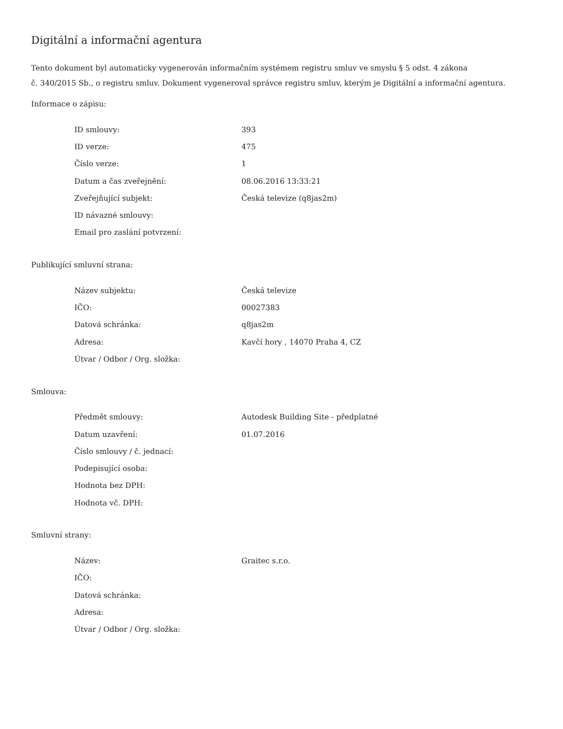Digitální a informační agentura
Tento dokument byl automaticky vygenerován informačním systémem registru smluv ve smyslu § 5 odst. 4 zákona
č. 340/2015 Sb., o registru smluv. Dokument vygeneroval správce registru smluv, kterým je Digitální a informační agentura.
Informace o zápisu:
| ID smlouvy: | 393 |
| ID verze: | 475 |
| Číslo verze: | 1 |
| Datum a čas zveřejnění: | 08.06.2016 13:33:21 |
| Zveřejňující subjekt: | Česká televize (q8jas2m) |
| ID návazné smlouvy: | |
| Email pro zaslání potvrzení: | |
Publikující smluvní strana:
| Název subjektu: | Česká televize |
| IČO: | 00027383 |
| Datová schránka: | q8jas2m |
| Adresa: | Kavčí hory , 14070 Praha 4, CZ |
| Útvar / Odbor / Org. složka: | |
Smlouva:
| Předmět smlouvy: | Autodesk Building Site - předplatné |
| Datum uzavření: | 01.07.2016 |
| Číslo smlouvy / č. jednací: | |
| Podepisující osoba: | |
| Hodnota bez DPH: | |
| Hodnota vč. DPH: | |
Smluvní strany:
| Název: | Graitec s.r.o. |
| IČO: | |
| Datová schránka: | |
| Adresa: | |
| Útvar / Odbor / Org. složka: | |